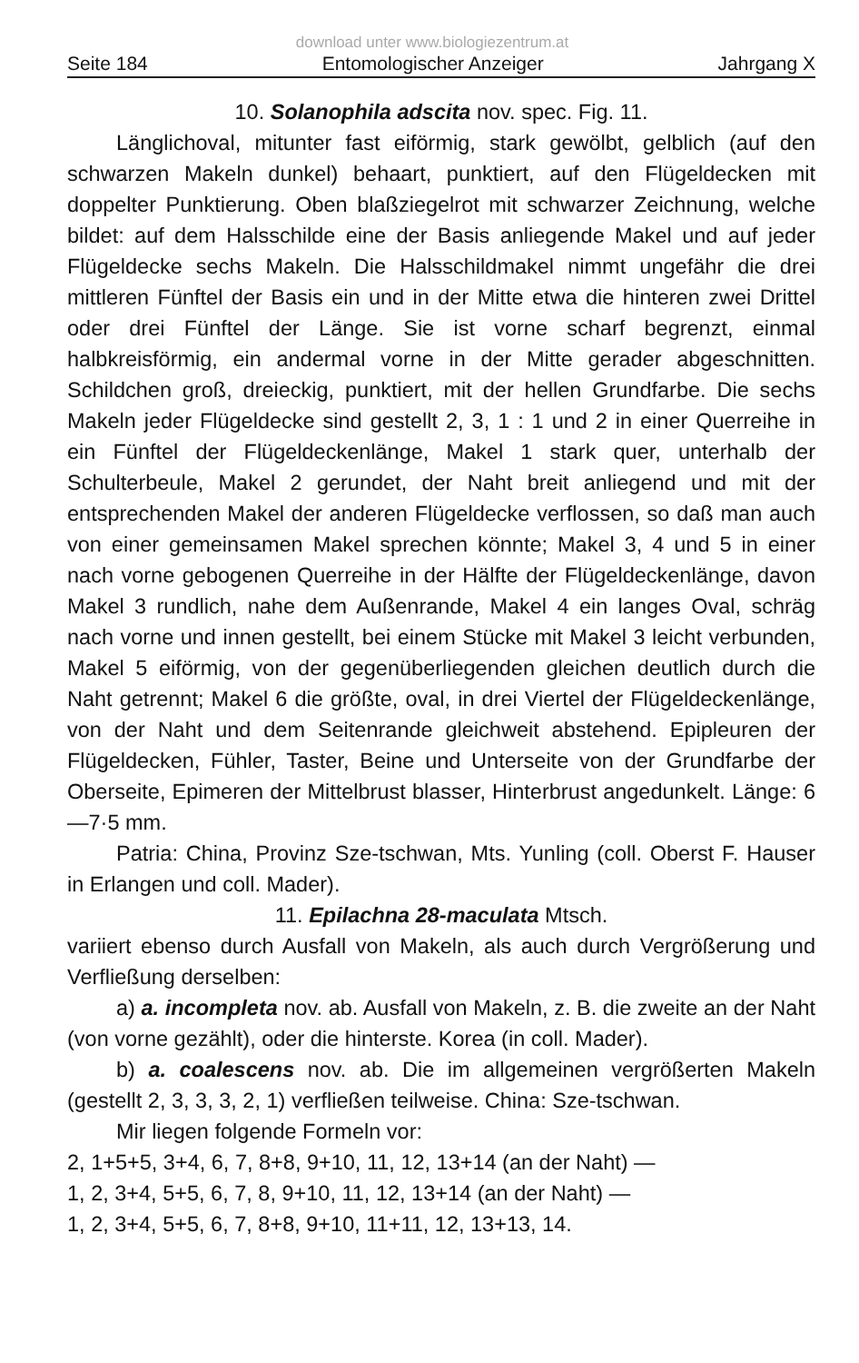download unter www.biologiezentrum.at
Seite 184 Entomologischer Anzeiger Jahrgang X
10. Solanophila adscita nov. spec. Fig. 11.
Länglichoval, mitunter fast eiförmig, stark gewölbt, gelblich (auf den schwarzen Makeln dunkel) behaart, punktiert, auf den Flügeldecken mit doppelter Punktierung. Oben blaßziegelrot mit schwarzer Zeichnung, welche bildet: auf dem Halsschilde eine der Basis anliegende Makel und auf jeder Flügeldecke sechs Makeln. Die Halsschildmakel nimmt ungefähr die drei mittleren Fünftel der Basis ein und in der Mitte etwa die hinteren zwei Drittel oder drei Fünftel der Länge. Sie ist vorne scharf begrenzt, einmal halbkreisförmig, ein andermal vorne in der Mitte gerader abgeschnitten. Schildchen groß, dreieckig, punktiert, mit der hellen Grundfarbe. Die sechs Makeln jeder Flügeldecke sind gestellt 2, 3, 1 : 1 und 2 in einer Querreihe in ein Fünftel der Flügeldeckenlänge, Makel 1 stark quer, unterhalb der Schulterbeule, Makel 2 gerundet, der Naht breit anliegend und mit der entsprechenden Makel der anderen Flügeldecke verflossen, so daß man auch von einer gemeinsamen Makel sprechen könnte; Makel 3, 4 und 5 in einer nach vorne gebogenen Querreihe in der Hälfte der Flügeldeckenlänge, davon Makel 3 rundlich, nahe dem Außenrande, Makel 4 ein langes Oval, schräg nach vorne und innen gestellt, bei einem Stücke mit Makel 3 leicht verbunden, Makel 5 eiförmig, von der gegenüberliegenden gleichen deutlich durch die Naht getrennt; Makel 6 die größte, oval, in drei Viertel der Flügeldeckenlänge, von der Naht und dem Seitenrande gleichweit abstehend. Epipleuren der Flügeldecken, Fühler, Taster, Beine und Unterseite von der Grundfarbe der Oberseite, Epimeren der Mittelbrust blasser, Hinterbrust angedunkelt. Länge: 6—7·5 mm.
Patria: China, Provinz Sze-tschwan, Mts. Yunling (coll. Oberst F. Hauser in Erlangen und coll. Mader).
11. Epilachna 28-maculata Mtsch.
variiert ebenso durch Ausfall von Makeln, als auch durch Vergrößerung und Verfließung derselben:
a) a. incompleta nov. ab. Ausfall von Makeln, z. B. die zweite an der Naht (von vorne gezählt), oder die hinterste. Korea (in coll. Mader).
b) a. coalescens nov. ab. Die im allgemeinen vergrößerten Makeln (gestellt 2, 3, 3, 3, 2, 1) verfließen teilweise. China: Sze-tschwan.
Mir liegen folgende Formeln vor:
2, 1+5+5, 3+4, 6, 7, 8+8, 9+10, 11, 12, 13+14 (an der Naht) —
1, 2, 3+4, 5+5, 6, 7, 8, 9+10, 11, 12, 13+14 (an der Naht) —
1, 2, 3+4, 5+5, 6, 7, 8+8, 9+10, 11+11, 12, 13+13, 14.